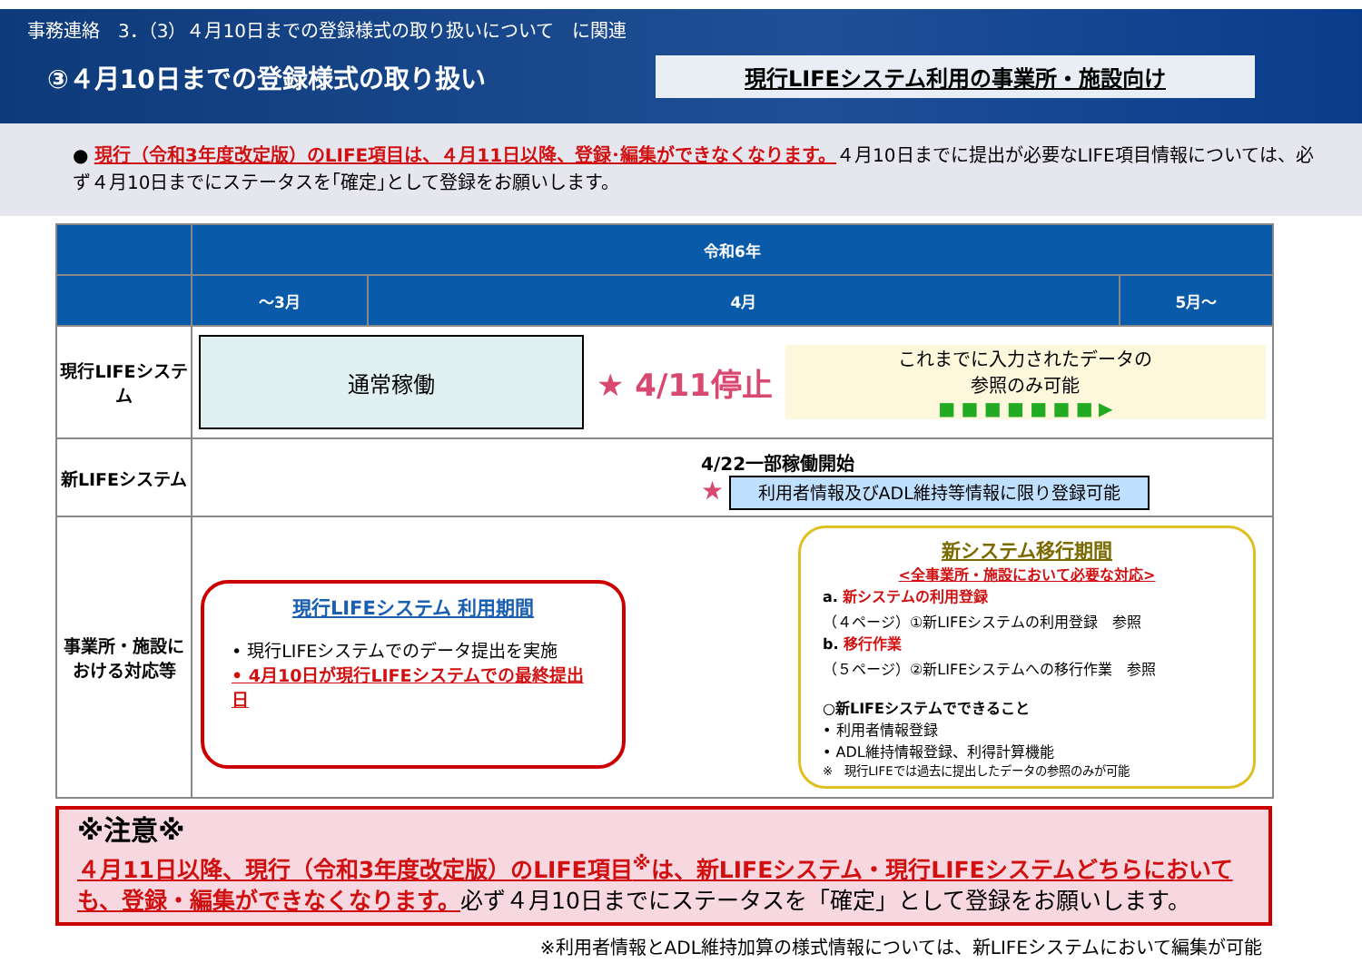事務連絡　3．（3）４月10日までの登録様式の取り扱いについて　に関連
③４月10日までの登録様式の取り扱い
現行LIFEシステム利用の事業所・施設向け
● 現行（令和3年度改定版）のLIFE項目は、４月11日以降、登録･編集ができなくなります。４月10日までに提出が必要なLIFE項目情報については、必ず４月10日までにステータスを｢確定｣として登録をお願いします。
| | 令和6年 | | |
| --- | --- | --- | --- |
| | ～3月 | 4月 | 5月～ |
| 現行LIFEシステム | 通常稼働 ★ 4/11停止 これまでに入力されたデータの 参照のみ可能 ■ ■ ■ ■ ■ ■ ■ ▶ | | |
| 新LIFEシステム | 4/22一部稼働開始 ★ 利用者情報及びADL維持等情報に限り登録可能 | | |
| 事業所・施設における対応等 | 現行LIFEシステム 利用期間 • 現行LIFEシステムでのデータ提出を実施 • 4月10日が現行LIFEシステムでの最終提出日 新システム移行期間 <全事業所・施設において必要な対応> a. 新システムの利用登録 （４ページ）①新LIFEシステムの利用登録 参照 b. 移行作業 （５ページ）②新LIFEシステムへの移行作業 参照 ○新LIFEシステムでできること • 利用者情報登録 • ADL維持情報登録、利得計算機能 ※ 現行LIFEでは過去に提出したデータの参照のみが可能 | | |
※注意※
４月11日以降、現行（令和3年度改定版）のLIFE項目<sup>※</sup>は、新LIFEシステム・現行LIFEシステムどちらにおいても、登録・編集ができなくなります。必ず４月10日までにステータスを「確定」として登録をお願いします。
※利用者情報とADL維持加算の様式情報については、新LIFEシステムにおいて編集が可能